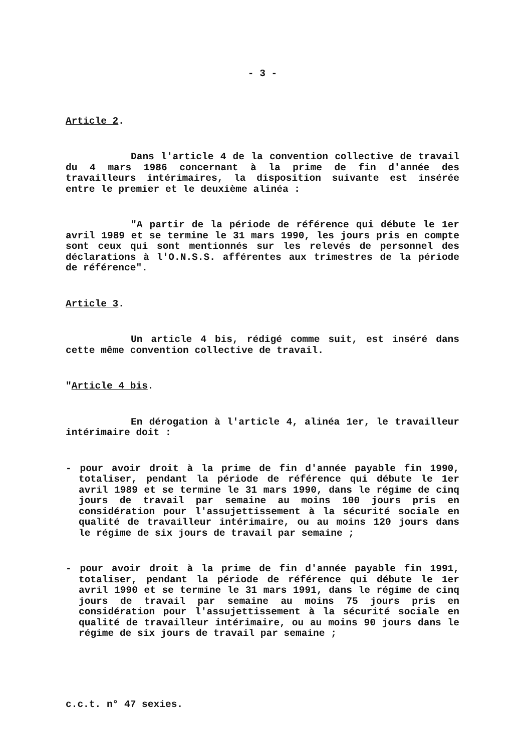- 3 -
Article 2.
Dans l'article 4 de la convention collective de travail du 4 mars 1986 concernant à la prime de fin d'année des travailleurs intérimaires, la disposition suivante est insérée entre le premier et le deuxième alinéa :
"A partir de la période de référence qui débute le 1er avril 1989 et se termine le 31 mars 1990, les jours pris en compte sont ceux qui sont mentionnés sur les relevés de personnel des déclarations à l'O.N.S.S. afférentes aux trimestres de la période de référence".
Article 3.
Un article 4 bis, rédigé comme suit, est inséré dans cette même convention collective de travail.
"Article 4 bis.
En dérogation à l'article 4, alinéa 1er, le travailleur intérimaire doit :
- pour avoir droit à la prime de fin d'année payable fin 1990, totaliser, pendant la période de référence qui débute le 1er avril 1989 et se termine le 31 mars 1990, dans le régime de cinq jours de travail par semaine au moins 100 jours pris en considération pour l'assujettissement à la sécurité sociale en qualité de travailleur intérimaire, ou au moins 120 jours dans le régime de six jours de travail par semaine ;
- pour avoir droit à la prime de fin d'année payable fin 1991, totaliser, pendant la période de référence qui débute le 1er avril 1990 et se termine le 31 mars 1991, dans le régime de cinq jours de travail par semaine au moins 75 jours pris en considération pour l'assujettissement à la sécurité sociale en qualité de travailleur intérimaire, ou au moins 90 jours dans le régime de six jours de travail par semaine ;
c.c.t. n° 47 sexies.